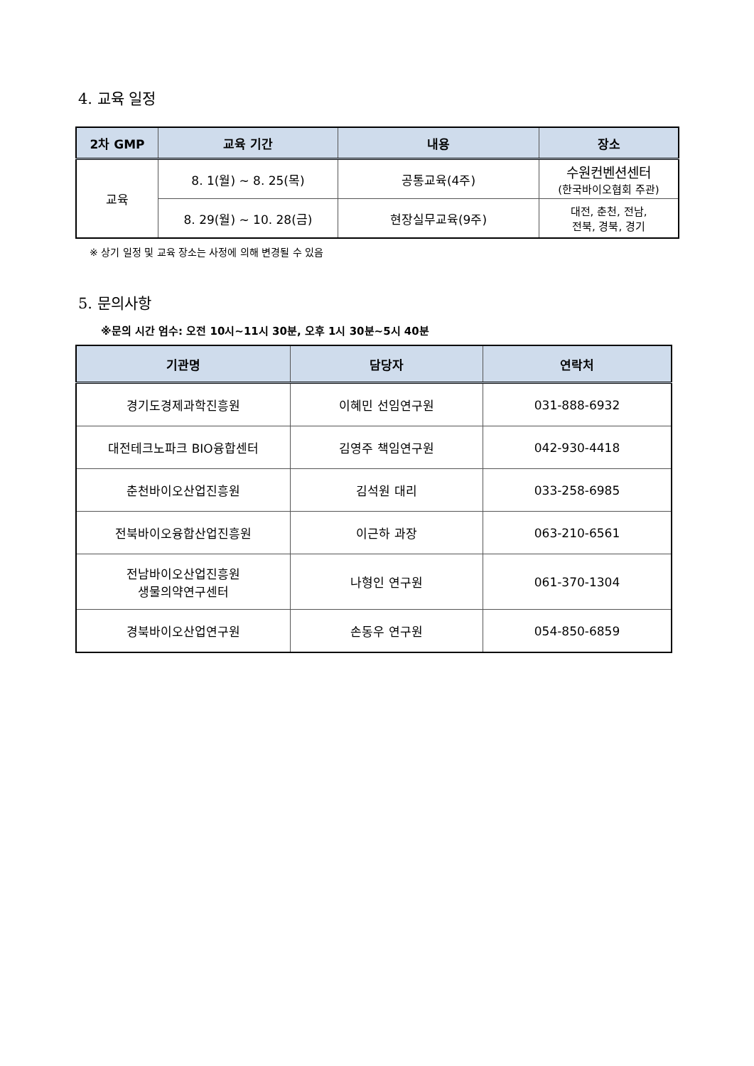4. 교육 일정
| 2차 GMP | 교육 기간 | 내용 | 장소 |
| --- | --- | --- | --- |
| 교육 | 8. 1(월) ~ 8. 25(목) | 공통교육(4주) | 수원컨벤션센터 (한국바이오협회 주관) |
| | 8. 29(월) ~ 10. 28(금) | 현장실무교육(9주) | 대전, 춘천, 전남, 전북, 경북, 경기 |
※ 상기 일정 및 교육 장소는 사정에 의해 변경될 수 있음
5. 문의사항
※문의 시간 엄수: 오전 10시~11시 30분, 오후 1시 30분~5시 40분
| 기관명 | 담당자 | 연락처 |
| --- | --- | --- |
| 경기도경제과학진흥원 | 이혜민 선임연구원 | 031-888-6932 |
| 대전테크노파크 BIO융합센터 | 김영주 책임연구원 | 042-930-4418 |
| 춘천바이오산업진흥원 | 김석원 대리 | 033-258-6985 |
| 전북바이오융합산업진흥원 | 이근하 과장 | 063-210-6561 |
| 전남바이오산업진흥원 생물의약연구센터 | 나형인 연구원 | 061-370-1304 |
| 경북바이오산업연구원 | 손동우 연구원 | 054-850-6859 |